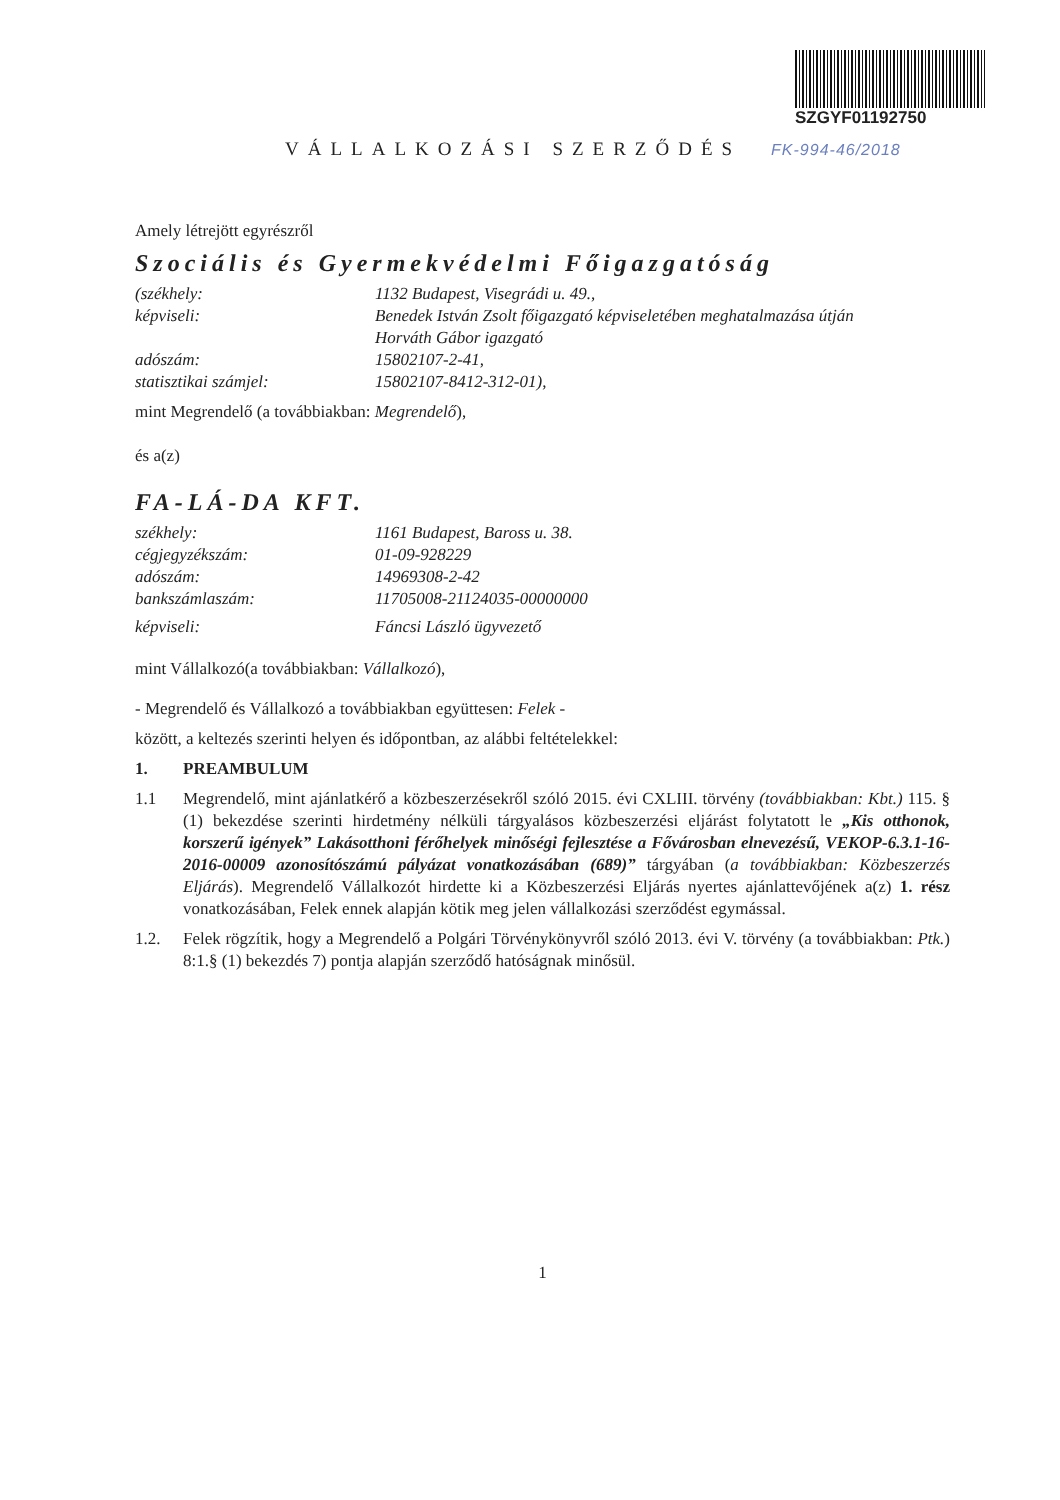SZGYF01192750
VÁLLALKOZÁSI SZERZŐDÉS FK-994-46/2018
Amely létrejött egyrészről
Szociális és Gyermekvédelmi Főigazgatóság
(székhely: 1132 Budapest, Visegrádi u. 49.,
képviseli: Benedek István Zsolt főigazgató képviseletében meghatalmazása útján
Horváth Gábor igazgató
adószám: 15802107-2-41,
statisztikai számjel: 15802107-8412-312-01),
mint Megrendelő (a továbbiakban: Megrendelő),
és a(z)
FA-LÁ-DA KFT.
székhely: 1161 Budapest, Baross u. 38.
cégjegyzékszám: 01-09-928229
adószám: 14969308-2-42
bankszámlaszám: 11705008-21124035-00000000
képviseli: Fáncsi László ügyvezető
mint Vállalkozó(a továbbiakban: Vállalkozó),
- Megrendelő és Vállalkozó a továbbiakban együttesen: Felek -
között, a keltezés szerinti helyen és időpontban, az alábbi feltételekkel:
1. PREAMBULUM
1.1 Megrendelő, mint ajánlatkérő a közbeszerzésekről szóló 2015. évi CXLIII. törvény (továbbiakban: Kbt.) 115. § (1) bekezdése szerinti hirdetmény nélküli tárgyalásos közbeszerzési eljárást folytatott le „Kis otthonok, korszerű igények” Lakásotthoni férőhelyek minőségi fejlesztése a Fővárosban elnevezésű, VEKOP-6.3.1-16-2016-00009 azonosítószámú pályázat vonatkozásában (689)” tárgyában (a továbbiakban: Közbeszerzés Eljárás). Megrendelő Vállalkozót hirdette ki a Közbeszerzési Eljárás nyertes ajánlattevőjének a(z) 1. rész vonatkozásában, Felek ennek alapján kötik meg jelen vállalkozási szerződést egymással.
1.2. Felek rögzítik, hogy a Megrendelő a Polgári Törvénykönyvről szóló 2013. évi V. törvény (a továbbiakban: Ptk.) 8:1.§ (1) bekezdés 7) pontja alapján szerződő hatóságnak minősül.
1